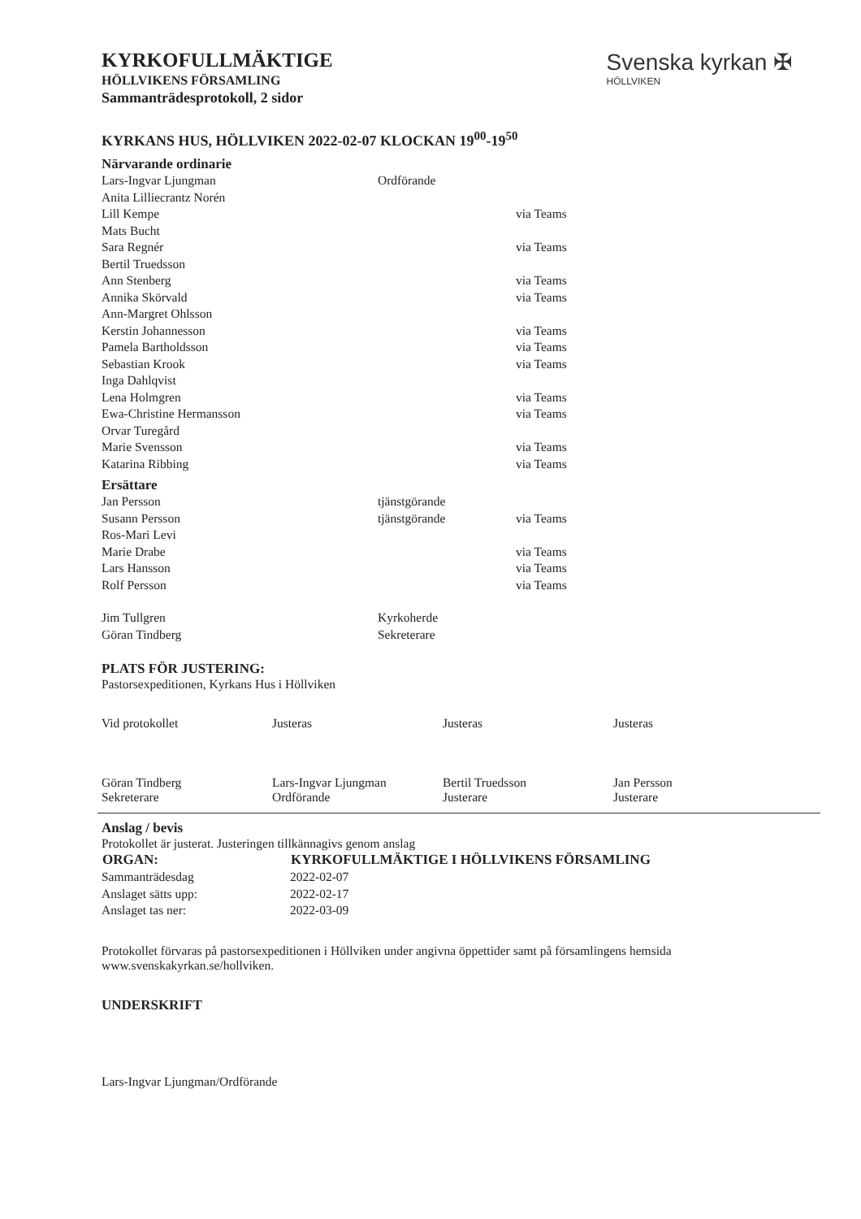KYRKOFULLMÄKTIGE
HÖLLVIKENS FÖRSAMLING
Sammanträdesprotokoll, 2 sidor
Svenska kyrkan ✠
HÖLLVIKEN
KYRKANS HUS, HÖLLVIKEN 2022-02-07 KLOCKAN 19<sup>00</sup>-19<sup>50</sup>
Närvarande ordinarie
| Lars-Ingvar Ljungman | Ordförande | |
| Anita Lilliecrantz Norén | | |
| Lill Kempe | | via Teams |
| Mats Bucht | | |
| Sara Regnér | | via Teams |
| Bertil Truedsson | | |
| Ann Stenberg | | via Teams |
| Annika Skörvald | | via Teams |
| Ann-Margret Ohlsson | | |
| Kerstin Johannesson | | via Teams |
| Pamela Bartholdsson | | via Teams |
| Sebastian Krook | | via Teams |
| Inga Dahlqvist | | |
| Lena Holmgren | | via Teams |
| Ewa-Christine Hermansson | | via Teams |
| Orvar Turegård | | |
| Marie Svensson | | via Teams |
| Katarina Ribbing | | via Teams |
Ersättare
| Jan Persson | tjänstgörande | |
| Susann Persson | tjänstgörande | via Teams |
| Ros-Mari Levi | | |
| Marie Drabe | | via Teams |
| Lars Hansson | | via Teams |
| Rolf Persson | | via Teams |
| Jim Tullgren | Kyrkoherde | |
| Göran Tindberg | Sekreterare | |
PLATS FÖR JUSTERING:
Pastorsexpeditionen, Kyrkans Hus i Höllviken
Vid protokollet
Göran Tindberg
Sekreterare
Justeras
Lars-Ingvar Ljungman
Ordförande
Justeras
Bertil Truedsson
Justerare
Justeras
Jan Persson
Justerare
Anslag / bevis
Protokollet är justerat. Justeringen tillkännagivs genom anslag
| ORGAN: | KYRKOFULLMÄKTIGE I HÖLLVIKENS FÖRSAMLING |
| --- | --- |
| Sammanträdesdag | 2022-02-07 |
| Anslaget sätts upp: | 2022-02-17 |
| Anslaget tas ner: | 2022-03-09 |
Protokollet förvaras på pastorsexpeditionen i Höllviken under angivna öppettider samt på församlingens hemsida www.svenskakyrkan.se/hollviken.
UNDERSKRIFT
Lars-Ingvar Ljungman/Ordförande